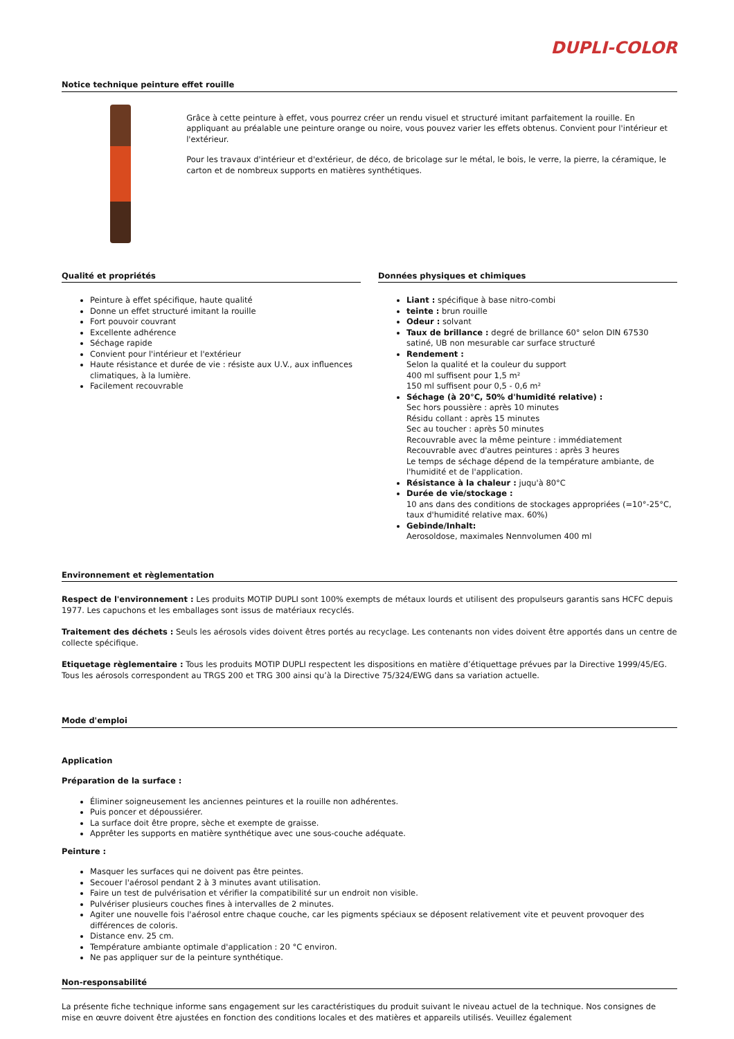DUPLI-COLOR
Notice technique peinture effet rouille
Grâce à cette peinture à effet, vous pourrez créer un rendu visuel et structuré imitant parfaitement la rouille. En appliquant au préalable une peinture orange ou noire, vous pouvez varier les effets obtenus. Convient pour l'intérieur et l'extérieur.
Pour les travaux d'intérieur et d'extérieur, de déco, de bricolage sur le métal, le bois, le verre, la pierre, la céramique, le carton et de nombreux supports en matières synthétiques.
Qualité et propriétés
Peinture à effet spécifique, haute qualité
Donne un effet structuré imitant la rouille
Fort pouvoir couvrant
Excellente adhérence
Séchage rapide
Convient pour l'intérieur et l'extérieur
Haute résistance et durée de vie : résiste aux U.V., aux influences climatiques, à la lumière.
Facilement recouvrable
Données physiques et chimiques
Liant : spécifique à base nitro-combi
teinte : brun rouille
Odeur : solvant
Taux de brillance : degré de brillance 60° selon DIN 67530 satiné, UB non mesurable car surface structuré
Rendement :
Selon la qualité et la couleur du support
400 ml suffisent pour 1,5 m²
150 ml suffisent pour 0,5 - 0,6 m²
Séchage (à 20°C, 50% d'humidité relative) :
Sec hors poussière : après 10 minutes
Résidu collant : après 15 minutes
Sec au toucher : après 50 minutes
Recouvrable avec la même peinture : immédiatement
Recouvrable avec d'autres peintures : après 3 heures
Le temps de séchage dépend de la température ambiante, de l'humidité et de l'application.
Résistance à la chaleur : juqu'à 80°C
Durée de vie/stockage :
10 ans dans des conditions de stockages appropriées (=10°-25°C, taux d'humidité relative max. 60%)
Gebinde/Inhalt:
Aerosoldose, maximales Nennvolumen 400 ml
Environnement et règlementation
Respect de l'environnement : Les produits MOTIP DUPLI sont 100% exempts de métaux lourds et utilisent des propulseurs garantis sans HCFC depuis 1977. Les capuchons et les emballages sont issus de matériaux recyclés.
Traitement des déchets : Seuls les aérosols vides doivent êtres portés au recyclage. Les contenants non vides doivent être apportés dans un centre de collecte spécifique.
Etiquetage règlementaire : Tous les produits MOTIP DUPLI respectent les dispositions en matière d’étiquettage prévues par la Directive 1999/45/EG. Tous les aérosols correspondent au TRGS 200 et TRG 300 ainsi qu’à la Directive 75/324/EWG dans sa variation actuelle.
Mode d'emploi
Application
Préparation de la surface :
Éliminer soigneusement les anciennes peintures et la rouille non adhérentes.
Puis poncer et dépoussiérer.
La surface doit être propre, sèche et exempte de graisse.
Apprêter les supports en matière synthétique avec une sous-couche adéquate.
Peinture :
Masquer les surfaces qui ne doivent pas être peintes.
Secouer l'aérosol pendant 2 à 3 minutes avant utilisation.
Faire un test de pulvérisation et vérifier la compatibilité sur un endroit non visible.
Pulvériser plusieurs couches fines à intervalles de 2 minutes.
Agiter une nouvelle fois l'aérosol entre chaque couche, car les pigments spéciaux se déposent relativement vite et peuvent provoquer des différences de coloris.
Distance env. 25 cm.
Température ambiante optimale d'application : 20 °C environ.
Ne pas appliquer sur de la peinture synthétique.
Non-responsabilité
La présente fiche technique informe sans engagement sur les caractéristiques du produit suivant le niveau actuel de la technique. Nos consignes de mise en œuvre doivent être ajustées en fonction des conditions locales et des matières et appareils utilisés. Veuillez également